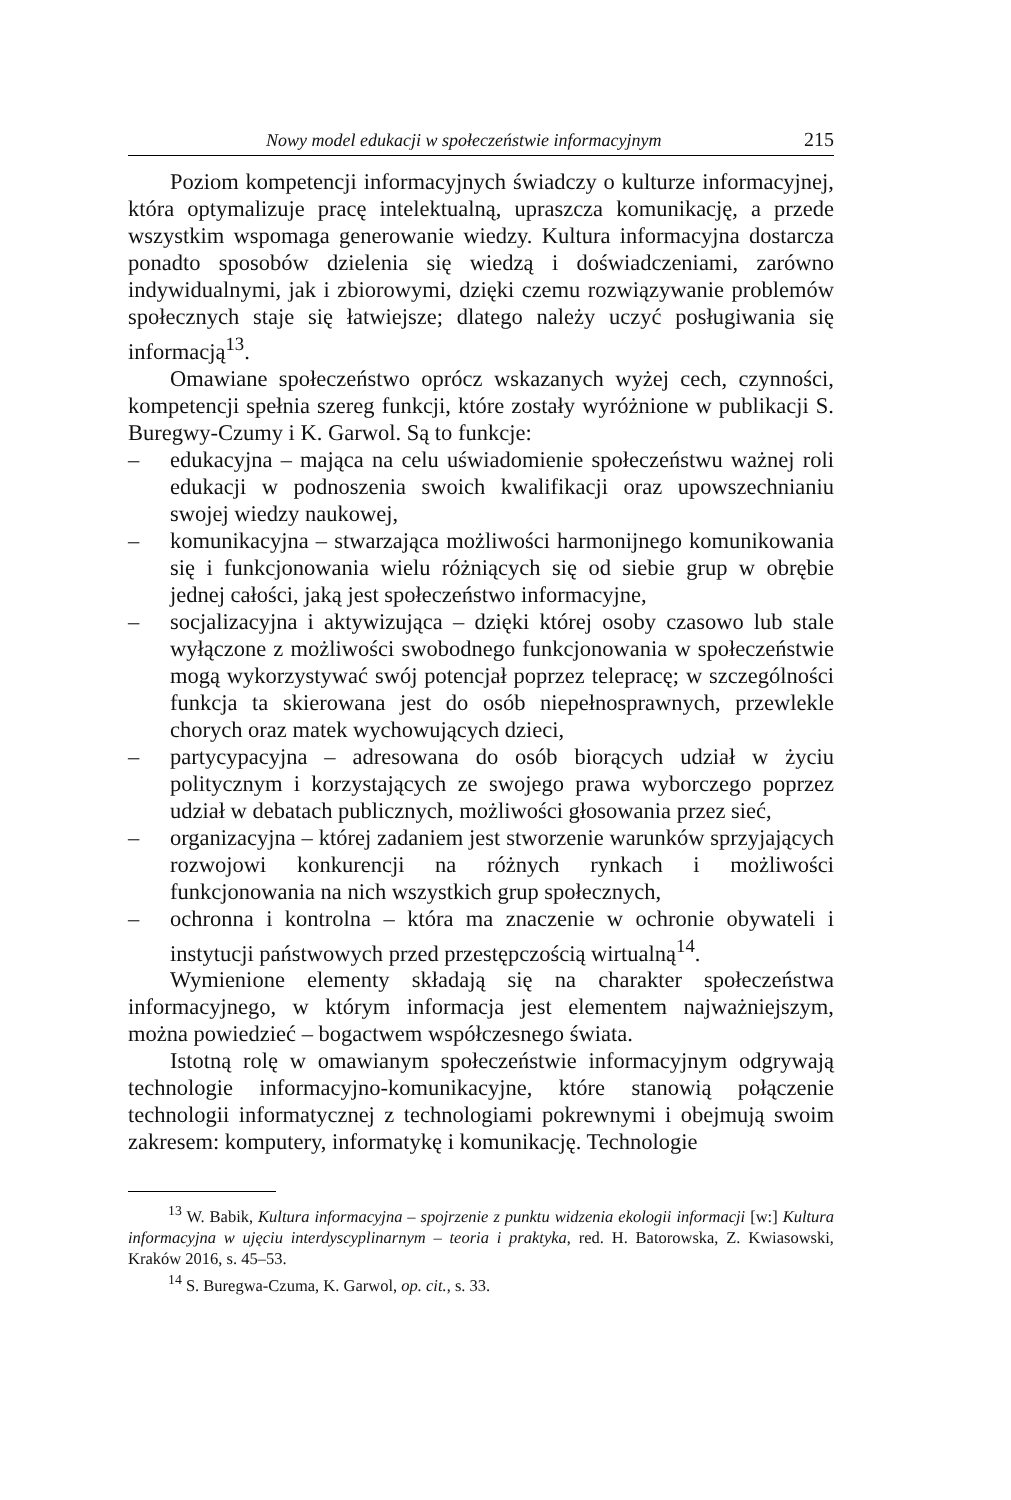Nowy model edukacji w społeczeństwie informacyjnym 215
Poziom kompetencji informacyjnych świadczy o kulturze informacyjnej, która optymalizuje pracę intelektualną, upraszcza komunikację, a przede wszystkim wspomaga generowanie wiedzy. Kultura informacyjna dostarcza ponadto sposobów dzielenia się wiedzą i doświadczeniami, zarówno indywidualnymi, jak i zbiorowymi, dzięki czemu rozwiązywanie problemów społecznych staje się łatwiejsze; dlatego należy uczyć posługiwania się informacją<sup>13</sup>.
Omawiane społeczeństwo oprócz wskazanych wyżej cech, czynności, kompetencji spełnia szereg funkcji, które zostały wyróżnione w publikacji S. Buregwy-Czumy i K. Garwol. Są to funkcje:
– edukacyjna – mająca na celu uświadomienie społeczeństwu ważnej roli edukacji w podnoszenia swoich kwalifikacji oraz upowszechnianiu swojej wiedzy naukowej,
– komunikacyjna – stwarzająca możliwości harmonijnego komunikowania się i funkcjonowania wielu różniących się od siebie grup w obrębie jednej całości, jaką jest społeczeństwo informacyjne,
– socjalizacyjna i aktywizująca – dzięki której osoby czasowo lub stale wyłączone z możliwości swobodnego funkcjonowania w społeczeństwie mogą wykorzystywać swój potencjał poprzez telepracę; w szczególności funkcja ta skierowana jest do osób niepełnosprawnych, przewlekle chorych oraz matek wychowujących dzieci,
– partycypacyjna – adresowana do osób biorących udział w życiu politycznym i korzystających ze swojego prawa wyborczego poprzez udział w debatach publicznych, możliwości głosowania przez sieć,
– organizacyjna – której zadaniem jest stworzenie warunków sprzyjających rozwojowi konkurencji na różnych rynkach i możliwości funkcjonowania na nich wszystkich grup społecznych,
– ochronna i kontrolna – która ma znaczenie w ochronie obywateli i instytucji państwowych przed przestępczością wirtualną<sup>14</sup>.
Wymienione elementy składają się na charakter społeczeństwa informacyjnego, w którym informacja jest elementem najważniejszym, można powiedzieć – bogactwem współczesnego świata.
Istotną rolę w omawianym społeczeństwie informacyjnym odgrywają technologie informacyjno-komunikacyjne, które stanowią połączenie technologii informatycznej z technologiami pokrewnymi i obejmują swoim zakresem: komputery, informatykę i komunikację. Technologie
<sup>13</sup> W. Babik, Kultura informacyjna – spojrzenie z punktu widzenia ekologii informacji [w:] Kultura informacyjna w ujęciu interdyscyplinarnym – teoria i praktyka, red. H. Batorowska, Z. Kwiasowski, Kraków 2016, s. 45–53.
<sup>14</sup> S. Buregwa-Czuma, K. Garwol, op. cit., s. 33.